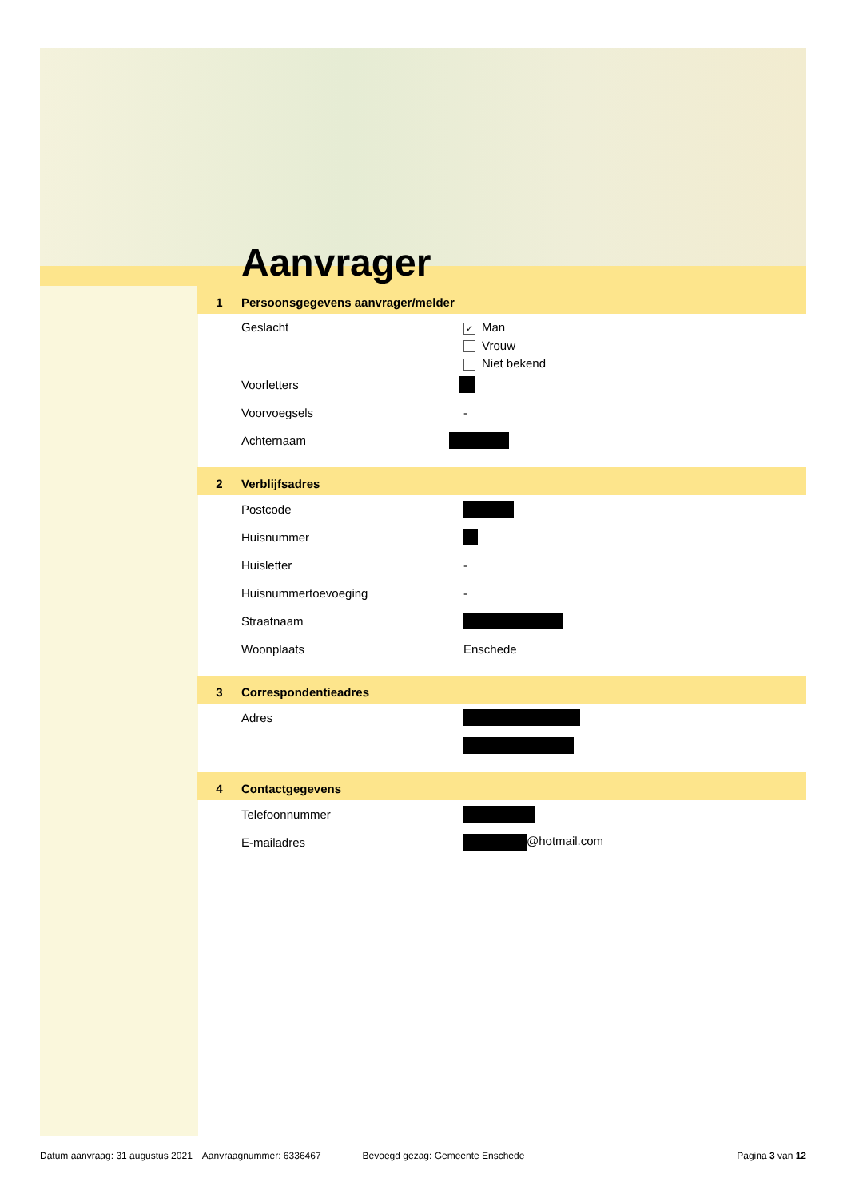Aanvrager
1 Persoonsgegevens aanvrager/melder
Geslacht
✓ Man
Vrouw
Niet bekend
Voorletters
Voorvoegsels -
Achternaam
2 Verblijfsadres
Postcode
Huisnummer
Huisletter -
Huisnummertoevoeging -
Straatnaam
Woonplaats Enschede
3 Correspondentieadres
Adres
4 Contactgegevens
Telefoonnummer
E-mailadres @hotmail.com
Datum aanvraag: 31 augustus 2021 Aanvraagnummer: 6336467 Bevoegd gezag: Gemeente Enschede Pagina 3 van 12